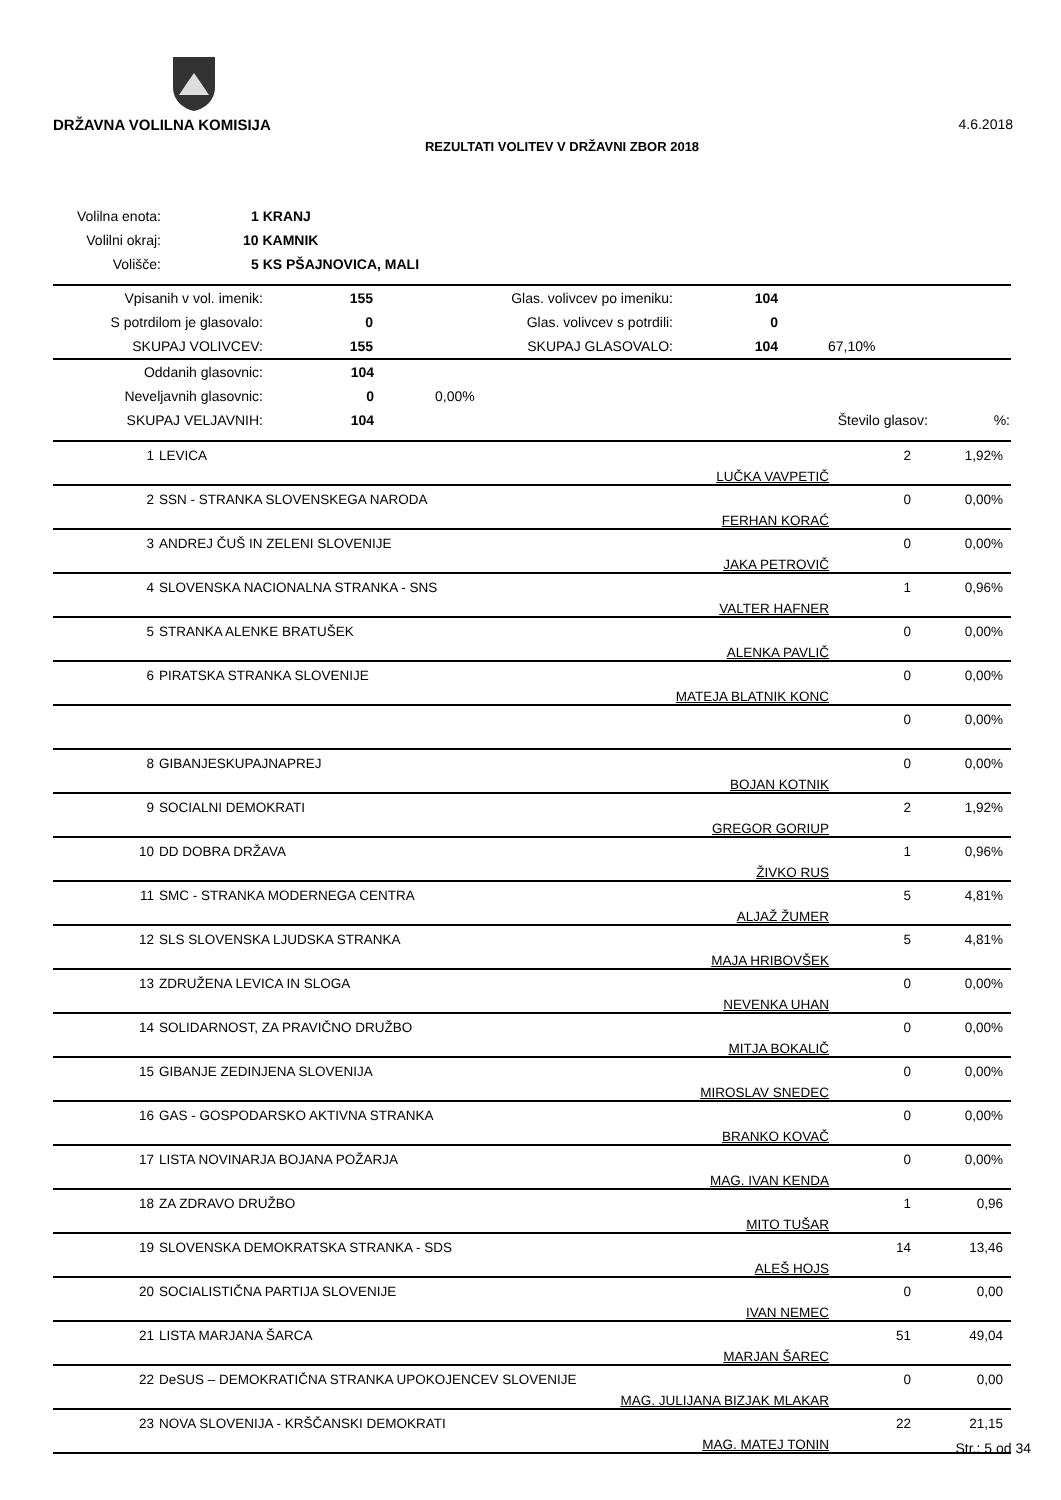DRŽAVNA VOLILNA KOMISIJA 4.6.2018
REZULTATI VOLITEV V DRŽAVNI ZBOR 2018
| Volilna enota: | 1 KRANJ |
| Volilni okraj: | 10 KAMNIK |
| Volišče: | 5 KS PŠAJNOVICA, MALI |
| Vpisanih v vol. imenik: | 155 | Glas. volivcev po imeniku: | 104 | |
| S potrdilom je glasovalo: | 0 | Glas. volivcev s potrdili: | 0 | |
| SKUPAJ VOLIVCEV: | 155 | SKUPAJ GLASOVALO: | 104 | 67,10% |
| Oddanih glasovnic: | 104 | | | |
| Neveljavnih glasovnic: | 0 | 0,00% | | |
| SKUPAJ VELJAVNIH: | 104 | | Število glasov: | %: |
| 1 | LEVICA | LUČKA VAVPETIČ | 2 | 1,92% |
| 2 | SSN - STRANKA SLOVENSKEGA NARODA | FERHAN KORAĆ | 0 | 0,00% |
| 3 | ANDREJ ČUŠ IN ZELENI SLOVENIJE | JAKA PETROVIČ | 0 | 0,00% |
| 4 | SLOVENSKA NACIONALNA STRANKA - SNS | VALTER HAFNER | 1 | 0,96% |
| 5 | STRANKA ALENKE BRATUŠEK | ALENKA PAVLIČ | 0 | 0,00% |
| 6 | PIRATSKA STRANKA SLOVENIJE | MATEJA BLATNIK KONC | 0 | 0,00% |
| | | | 0 | 0,00% |
| 8 | GIBANJESKUPAJNAPREJ | BOJAN KOTNIK | 0 | 0,00% |
| 9 | SOCIALNI DEMOKRATI | GREGOR GORIUP | 2 | 1,92% |
| 10 | DD DOBRA DRŽAVA | ŽIVKO RUS | 1 | 0,96% |
| 11 | SMC - STRANKA MODERNEGA CENTRA | ALJAŽ ŽUMER | 5 | 4,81% |
| 12 | SLS SLOVENSKA LJUDSKA STRANKA | MAJA HRIBOVŠEK | 5 | 4,81% |
| 13 | ZDRUŽENA LEVICA IN SLOGA | NEVENKA UHAN | 0 | 0,00% |
| 14 | SOLIDARNOST, ZA PRAVIČNO DRUŽBO | MITJA BOKALIČ | 0 | 0,00% |
| 15 | GIBANJE ZEDINJENA SLOVENIJA | MIROSLAV SNEDEC | 0 | 0,00% |
| 16 | GAS - GOSPODARSKO AKTIVNA STRANKA | BRANKO KOVAČ | 0 | 0,00% |
| 17 | LISTA NOVINARJA BOJANA POŽARJA | MAG. IVAN KENDA | 0 | 0,00% |
| 18 | ZA ZDRAVO DRUŽBO | MITO TUŠAR | 1 | 0,96 |
| 19 | SLOVENSKA DEMOKRATSKA STRANKA - SDS | ALEŠ HOJS | 14 | 13,46 |
| 20 | SOCIALISTIČNA PARTIJA SLOVENIJE | IVAN NEMEC | 0 | 0,00 |
| 21 | LISTA MARJANA ŠARCA | MARJAN ŠAREC | 51 | 49,04 |
| 22 | DeSUS – DEMOKRATIČNA STRANKA UPOKOJENCEV SLOVENIJE | MAG. JULIJANA BIZJAK MLAKAR | 0 | 0,00 |
| 23 | NOVA SLOVENIJA - KRŠČANSKI DEMOKRATI | MAG. MATEJ TONIN | 22 | 21,15 |
Str.: 5 od 34